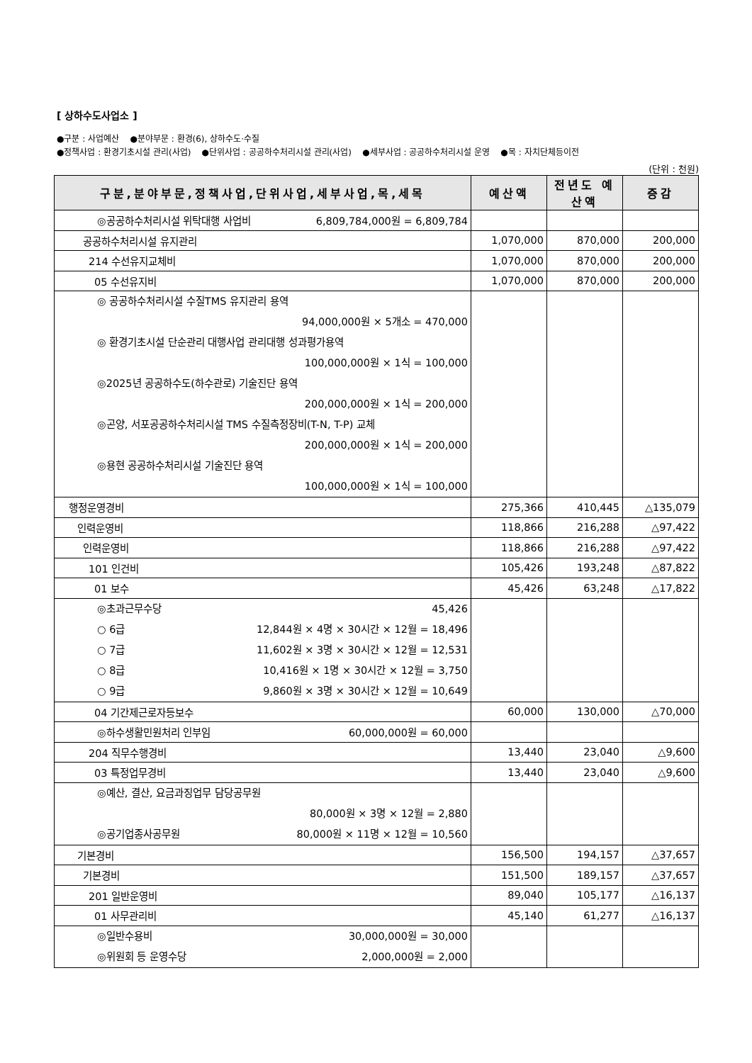[ 상하수도사업소 ]
●구분 : 사업예산 ●분야부문 : 환경(6), 상하수도·수질
●정책사업 : 환경기초시설 관리(사업) ●단위사업 : 공공하수처리시설 관리(사업) ●세부사업 : 공공하수처리시설 운영 ●목 : 자치단체등이전
(단위 : 천원)
| 구분,분야부문,정책사업,단위사업,세부사업,목,세목 | 예산액 | 전년도 예산액 | 증감 |
| --- | --- | --- | --- |
| ◎공공하수처리시설 위탁대행 사업비 6,809,784,000원 = 6,809,784 | | | |
| 공공하수처리시설 유지관리 | 1,070,000 | 870,000 | 200,000 |
| 214 수선유지교체비 | 1,070,000 | 870,000 | 200,000 |
| 05 수선유지비 | 1,070,000 | 870,000 | 200,000 |
| ◎ 공공하수처리시설 수질TMS 유지관리 용역 94,000,000원 × 5개소 = 470,000 ◎ 환경기초시설 단순관리 대행사업 관리대행 성과평가용역 100,000,000원 × 1식 = 100,000 ◎2025년 공공하수도(하수관로) 기술진단 용역 200,000,000원 × 1식 = 200,000 ◎곤양, 서포공공하수처리시설 TMS 수질측정장비(T-N, T-P) 교체 200,000,000원 × 1식 = 200,000 ◎용현 공공하수처리시설 기술진단 용역 100,000,000원 × 1식 = 100,000 | | | |
| 행정운영경비 | 275,366 | 410,445 | △135,079 |
| 인력운영비 | 118,866 | 216,288 | △97,422 |
| 인력운영비 | 118,866 | 216,288 | △97,422 |
| 101 인건비 | 105,426 | 193,248 | △87,822 |
| 01 보수 | 45,426 | 63,248 | △17,822 |
| ◎초과근무수당 45,426 ○ 6급 12,844원 × 4명 × 30시간 × 12월 = 18,496 ○ 7급 11,602원 × 3명 × 30시간 × 12월 = 12,531 ○ 8급 10,416원 × 1명 × 30시간 × 12월 = 3,750 ○ 9급 9,860원 × 3명 × 30시간 × 12월 = 10,649 | | | |
| 04 기간제근로자등보수 | 60,000 | 130,000 | △70,000 |
| ◎하수생활민원처리 인부임 60,000,000원 = 60,000 | | | |
| 204 직무수행경비 | 13,440 | 23,040 | △9,600 |
| 03 특정업무경비 | 13,440 | 23,040 | △9,600 |
| ◎예산, 결산, 요금과징업무 담당공무원 80,000원 × 3명 × 12월 = 2,880 ◎공기업종사공무원 80,000원 × 11명 × 12월 = 10,560 | | | |
| 기본경비 | 156,500 | 194,157 | △37,657 |
| 기본경비 | 151,500 | 189,157 | △37,657 |
| 201 일반운영비 | 89,040 | 105,177 | △16,137 |
| 01 사무관리비 | 45,140 | 61,277 | △16,137 |
| ◎일반수용비 30,000,000원 = 30,000 ◎위원회 등 운영수당 2,000,000원 = 2,000 | | | |